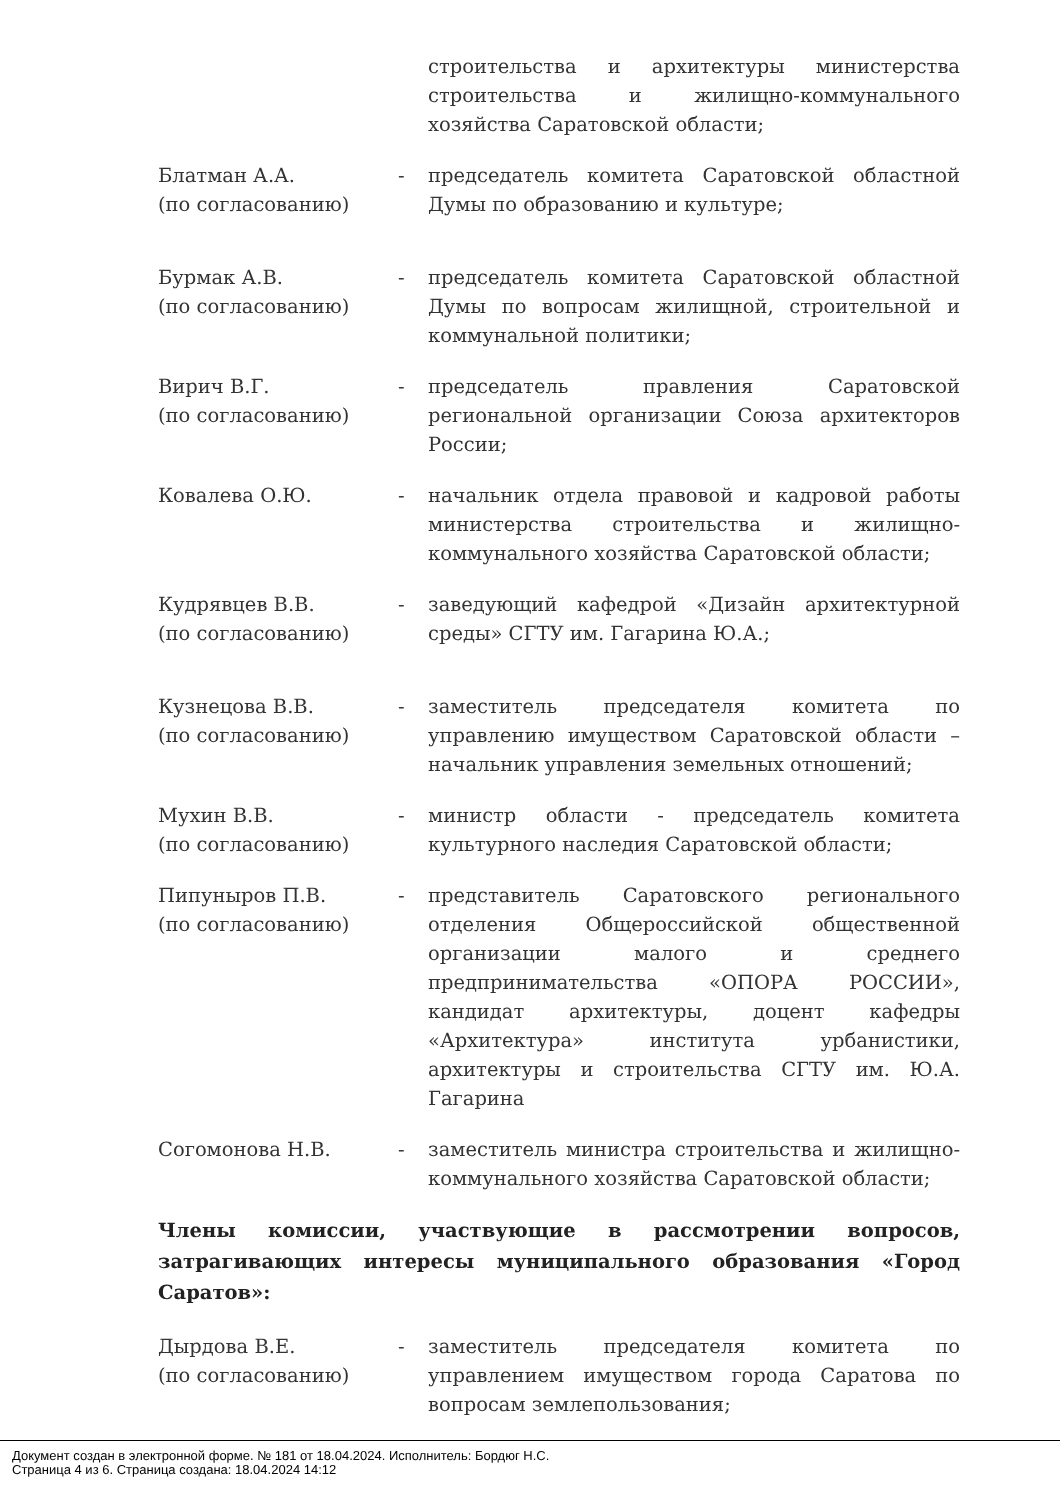строительства и архитектуры министерства строительства и жилищно-коммунального хозяйства Саратовской области;
Блатман А.А.
(по согласованию)
- председатель комитета Саратовской областной Думы по образованию и культуре;
Бурмак А.В.
(по согласованию)
- председатель комитета Саратовской областной Думы по вопросам жилищной, строительной и коммунальной политики;
Вирич В.Г.
(по согласованию)
- председатель правления Саратовской региональной организации Союза архитекторов России;
Ковалева О.Ю. - начальник отдела правовой и кадровой работы министерства строительства и жилищно-коммунального хозяйства Саратовской области;
Кудрявцев В.В.
(по согласованию)
- заведующий кафедрой «Дизайн архитектурной среды» СГТУ им. Гагарина Ю.А.;
Кузнецова В.В.
(по согласованию)
- заместитель председателя комитета по управлению имуществом Саратовской области – начальник управления земельных отношений;
Мухин В.В.
(по согласованию)
- министр области - председатель комитета культурного наследия Саратовской области;
Пипуныров П.В.
(по согласованию)
- представитель Саратовского регионального отделения Общероссийской общественной организации малого и среднего предпринимательства «ОПОРА РОССИИ», кандидат архитектуры, доцент кафедры «Архитектура» института урбанистики, архитектуры и строительства СГТУ им. Ю.А. Гагарина
Согомонова Н.В. - заместитель министра строительства и жилищно-коммунального хозяйства Саратовской области;
Члены комиссии, участвующие в рассмотрении вопросов, затрагивающих интересы муниципального образования «Город Саратов»:
Дырдова В.Е.
(по согласованию)
- заместитель председателя комитета по управлением имуществом города Саратова по вопросам землепользования;
Документ создан в электронной форме. № 181 от 18.04.2024. Исполнитель: Бордюг Н.С.
Страница 4 из 6. Страница создана: 18.04.2024 14:12